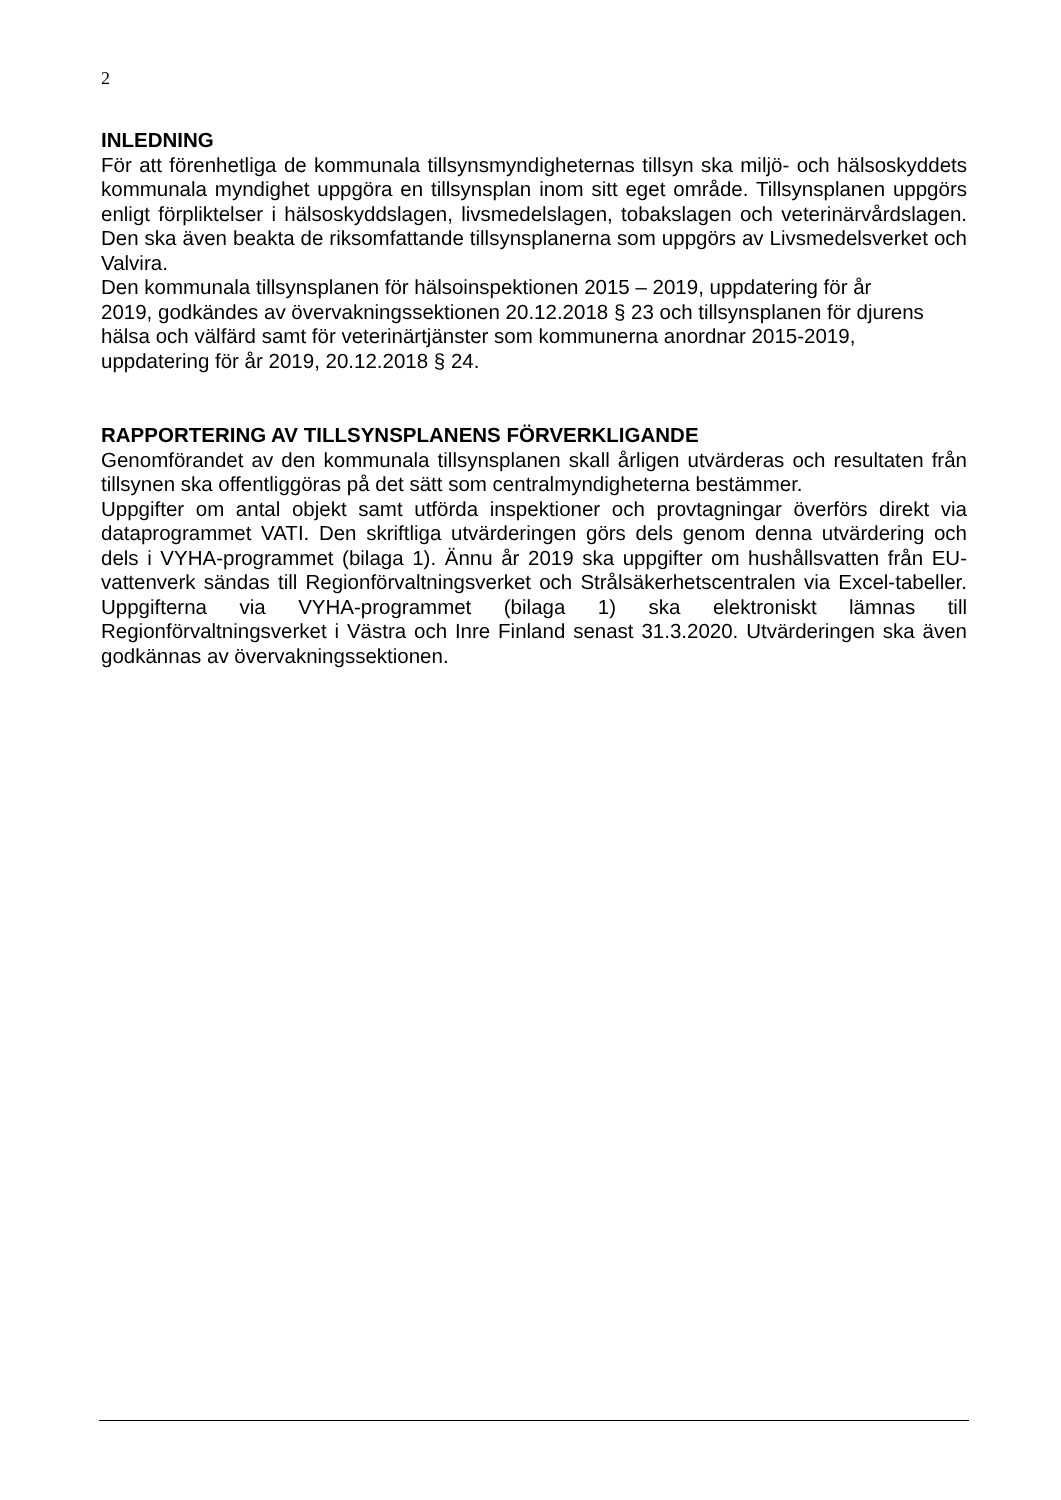2
INLEDNING
För att förenhetliga de kommunala tillsynsmyndigheternas tillsyn ska miljö- och hälsoskyddets kommunala myndighet uppgöra en tillsynsplan inom sitt eget område. Tillsynsplanen uppgörs enligt förpliktelser i hälsoskyddslagen, livsmedelslagen, tobakslagen och veterinärvårdslagen. Den ska även beakta de riksomfattande tillsynsplanerna som uppgörs av Livsmedelsverket och Valvira.
Den kommunala tillsynsplanen för hälsoinspektionen 2015 – 2019, uppdatering för år
2019, godkändes av övervakningssektionen 20.12.2018 § 23 och tillsynsplanen för djurens hälsa och välfärd samt för veterinärtjänster som kommunerna anordnar 2015-2019, uppdatering för år 2019, 20.12.2018 § 24.
RAPPORTERING AV TILLSYNSPLANENS FÖRVERKLIGANDE
Genomförandet av den kommunala tillsynsplanen skall årligen utvärderas och resultaten från tillsynen ska offentliggöras på det sätt som centralmyndigheterna bestämmer.
Uppgifter om antal objekt samt utförda inspektioner och provtagningar överförs direkt via dataprogrammet VATI. Den skriftliga utvärderingen görs dels genom denna utvärdering och dels i VYHA-programmet (bilaga 1). Ännu år 2019 ska uppgifter om hushållsvatten från EU-vattenverk sändas till Regionförvaltningsverket och Strålsäkerhetscentralen via Excel-tabeller. Uppgifterna via VYHA-programmet (bilaga 1) ska elektroniskt lämnas till Regionförvaltningsverket i Västra och Inre Finland senast 31.3.2020. Utvärderingen ska även godkännas av övervakningssektionen.